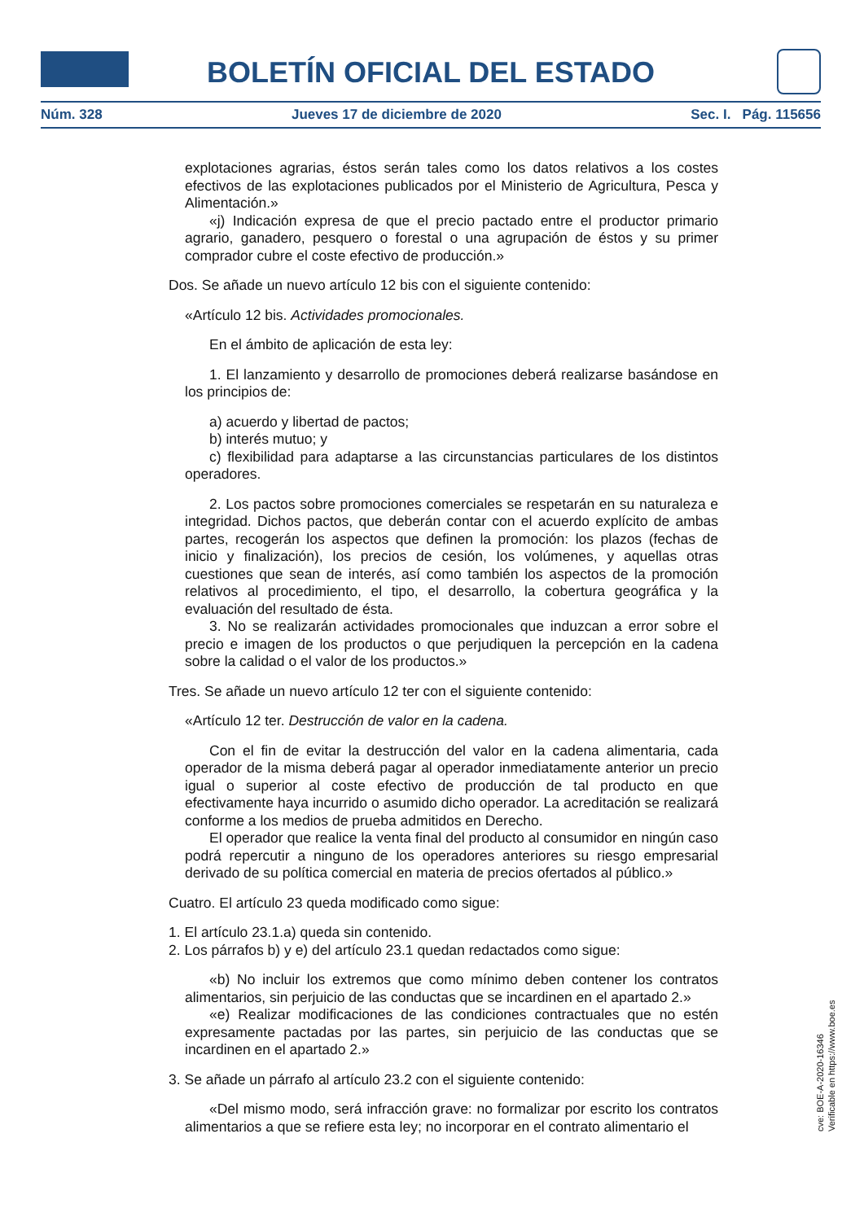BOLETÍN OFICIAL DEL ESTADO
Núm. 328 Jueves 17 de diciembre de 2020 Sec. I. Pág. 115656
explotaciones agrarias, éstos serán tales como los datos relativos a los costes efectivos de las explotaciones publicados por el Ministerio de Agricultura, Pesca y Alimentación.»
«j) Indicación expresa de que el precio pactado entre el productor primario agrario, ganadero, pesquero o forestal o una agrupación de éstos y su primer comprador cubre el coste efectivo de producción.»
Dos. Se añade un nuevo artículo 12 bis con el siguiente contenido:
«Artículo 12 bis. Actividades promocionales.
En el ámbito de aplicación de esta ley:
1. El lanzamiento y desarrollo de promociones deberá realizarse basándose en los principios de:
a) acuerdo y libertad de pactos;
b) interés mutuo; y
c) flexibilidad para adaptarse a las circunstancias particulares de los distintos operadores.
2. Los pactos sobre promociones comerciales se respetarán en su naturaleza e integridad. Dichos pactos, que deberán contar con el acuerdo explícito de ambas partes, recogerán los aspectos que definen la promoción: los plazos (fechas de inicio y finalización), los precios de cesión, los volúmenes, y aquellas otras cuestiones que sean de interés, así como también los aspectos de la promoción relativos al procedimiento, el tipo, el desarrollo, la cobertura geográfica y la evaluación del resultado de ésta.
3. No se realizarán actividades promocionales que induzcan a error sobre el precio e imagen de los productos o que perjudiquen la percepción en la cadena sobre la calidad o el valor de los productos.»
Tres. Se añade un nuevo artículo 12 ter con el siguiente contenido:
«Artículo 12 ter. Destrucción de valor en la cadena.
Con el fin de evitar la destrucción del valor en la cadena alimentaria, cada operador de la misma deberá pagar al operador inmediatamente anterior un precio igual o superior al coste efectivo de producción de tal producto en que efectivamente haya incurrido o asumido dicho operador. La acreditación se realizará conforme a los medios de prueba admitidos en Derecho.
El operador que realice la venta final del producto al consumidor en ningún caso podrá repercutir a ninguno de los operadores anteriores su riesgo empresarial derivado de su política comercial en materia de precios ofertados al público.»
Cuatro. El artículo 23 queda modificado como sigue:
1. El artículo 23.1.a) queda sin contenido.
2. Los párrafos b) y e) del artículo 23.1 quedan redactados como sigue:
«b) No incluir los extremos que como mínimo deben contener los contratos alimentarios, sin perjuicio de las conductas que se incardinen en el apartado 2.»
«e) Realizar modificaciones de las condiciones contractuales que no estén expresamente pactadas por las partes, sin perjuicio de las conductas que se incardinen en el apartado 2.»
3. Se añade un párrafo al artículo 23.2 con el siguiente contenido:
«Del mismo modo, será infracción grave: no formalizar por escrito los contratos alimentarios a que se refiere esta ley; no incorporar en el contrato alimentario el
cve: BOE-A-2020-16346
Verificable en https://www.boe.es